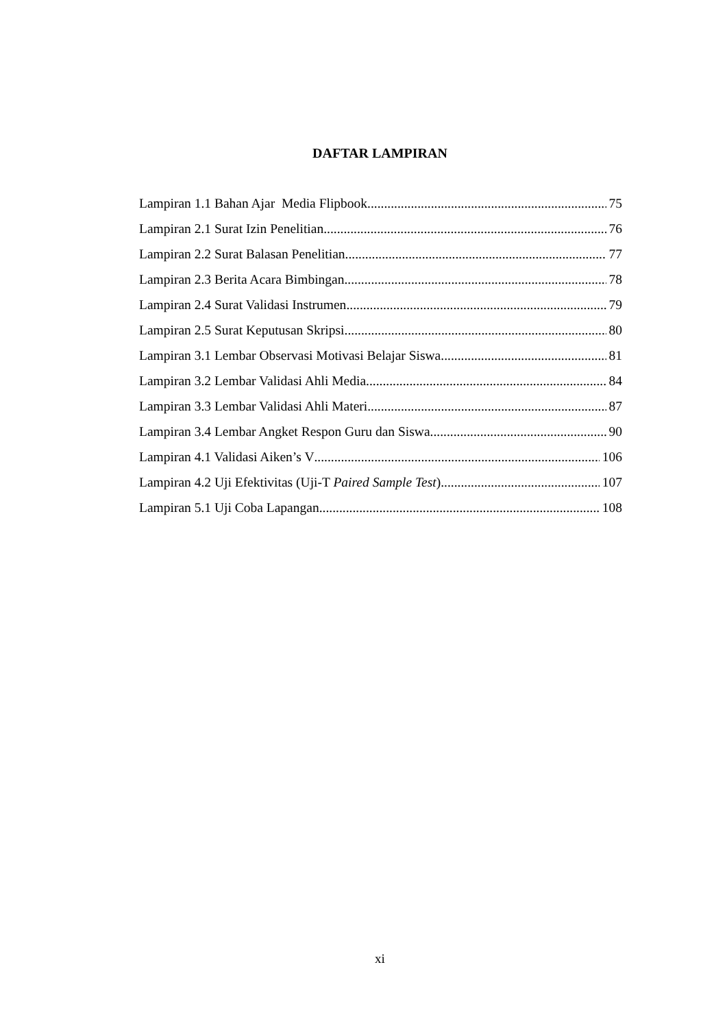DAFTAR LAMPIRAN
Lampiran 1.1 Bahan Ajar Media Flipbook 75
Lampiran 2.1 Surat Izin Penelitian 76
Lampiran 2.2 Surat Balasan Penelitian 77
Lampiran 2.3 Berita Acara Bimbingan 78
Lampiran 2.4 Surat Validasi Instrumen 79
Lampiran 2.5 Surat Keputusan Skripsi 80
Lampiran 3.1 Lembar Observasi Motivasi Belajar Siswa 81
Lampiran 3.2 Lembar Validasi Ahli Media 84
Lampiran 3.3 Lembar Validasi Ahli Materi 87
Lampiran 3.4 Lembar Angket Respon Guru dan Siswa 90
Lampiran 4.1 Validasi Aiken’s V 106
Lampiran 4.2 Uji Efektivitas (Uji-T Paired Sample Test) 107
Lampiran 5.1 Uji Coba Lapangan 108
xi